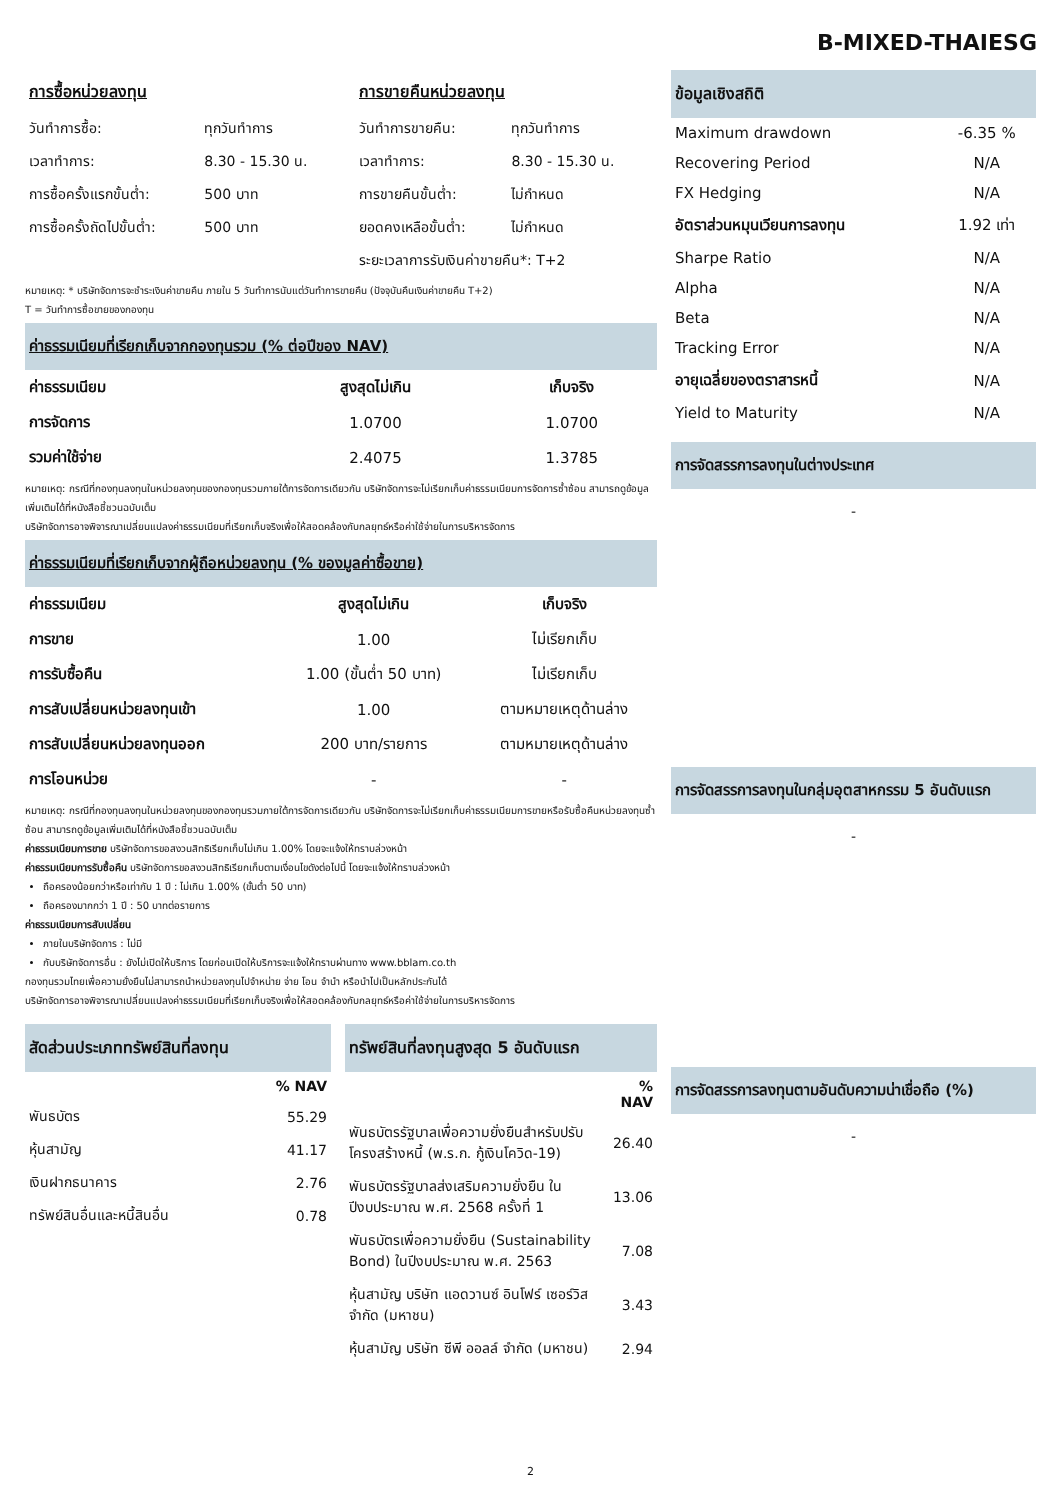B-MIXED-THAIESG
การซื้อหน่วยลงทุน
| วันทำการซื้อ: | ทุกวันทำการ |
| เวลาทำการ: | 8.30 - 15.30 น. |
| การซื้อครั้งแรกขั้นต่ำ: | 500 บาท |
| การซื้อครั้งถัดไปขั้นต่ำ: | 500 บาท |
การขายคืนหน่วยลงทุน
| วันทำการขายคืน: | ทุกวันทำการ |
| เวลาทำการ: | 8.30 - 15.30 น. |
| การขายคืนขั้นต่ำ: | ไม่กำหนด |
| ยอดคงเหลือขั้นต่ำ: | ไม่กำหนด |
| ระยะเวลาการรับเงินค่าขายคืน*: T+2 | |
หมายเหตุ: * บริษัทจัดการจะชำระเงินค่าขายคืน ภายใน 5 วันทำการนับแต่วันทำการขายคืน (ปัจจุบันคืนเงินค่าขายคืน T+2)
T = วันทำการซื้อขายของกองทุน
ค่าธรรมเนียมที่เรียกเก็บจากกองทุนรวม (% ต่อปีของ NAV)
| ค่าธรรมเนียม | สูงสุดไม่เกิน | เก็บจริง |
| --- | --- | --- |
| การจัดการ | 1.0700 | 1.0700 |
| รวมค่าใช้จ่าย | 2.4075 | 1.3785 |
หมายเหตุ: กรณีที่กองทุนลงทุนในหน่วยลงทุนของกองทุนรวมภายใต้การจัดการเดียวกัน บริษัทจัดการจะไม่เรียกเก็บค่าธรรมเนียมการจัดการซ้ำซ้อน สามารถดูข้อมูลเพิ่มเติมได้ที่หนังสือชี้ชวนฉบับเต็ม
บริษัทจัดการอาจพิจารณาเปลี่ยนแปลงค่าธรรมเนียมที่เรียกเก็บจริงเพื่อให้สอดคล้องกับกลยุทธ์หรือค่าใช้จ่ายในการบริหารจัดการ
ค่าธรรมเนียมที่เรียกเก็บจากผู้ถือหน่วยลงทุน (% ของมูลค่าซื้อขาย)
| ค่าธรรมเนียม | สูงสุดไม่เกิน | เก็บจริง |
| --- | --- | --- |
| การขาย | 1.00 | ไม่เรียกเก็บ |
| การรับซื้อคืน | 1.00 (ขั้นต่ำ 50 บาท) | ไม่เรียกเก็บ |
| การสับเปลี่ยนหน่วยลงทุนเข้า | 1.00 | ตามหมายเหตุด้านล่าง |
| การสับเปลี่ยนหน่วยลงทุนออก | 200 บาท/รายการ | ตามหมายเหตุด้านล่าง |
| การโอนหน่วย | - | - |
หมายเหตุ: กรณีที่กองทุนลงทุนในหน่วยลงทุนของกองทุนรวมภายใต้การจัดการเดียวกัน บริษัทจัดการจะไม่เรียกเก็บค่าธรรมเนียมการขายหรือรับซื้อคืนหน่วยลงทุนซ้ำซ้อน สามารถดูข้อมูลเพิ่มเติมได้ที่หนังสือชี้ชวนฉบับเต็ม
ค่าธรรมเนียมการขาย บริษัทจัดการขอสงวนสิทธิเรียกเก็บไม่เกิน 1.00% โดยจะแจ้งให้ทราบล่วงหน้า
ค่าธรรมเนียมการรับซื้อคืน บริษัทจัดการขอสงวนสิทธิเรียกเก็บตามเงื่อนไขดังต่อไปนี้ โดยจะแจ้งให้ทราบล่วงหน้า
ถือครองน้อยกว่าหรือเท่ากับ 1 ปี : ไม่เกิน 1.00% (ขั้นต่ำ 50 บาท)
ถือครองมากกว่า 1 ปี : 50 บาทต่อรายการ
ค่าธรรมเนียมการสับเปลี่ยน
ภายในบริษัทจัดการ : ไม่มี
กับบริษัทจัดการอื่น : ยังไม่เปิดให้บริการ โดยก่อนเปิดให้บริการจะแจ้งให้ทราบผ่านทาง www.bblam.co.th
กองทุนรวมไทยเพื่อความยั่งยืนไม่สามารถนำหน่วยลงทุนไปจำหน่าย จ่าย โอน จำนำ หรือนำไปเป็นหลักประกันได้
บริษัทจัดการอาจพิจารณาเปลี่ยนแปลงค่าธรรมเนียมที่เรียกเก็บจริงเพื่อให้สอดคล้องกับกลยุทธ์หรือค่าใช้จ่ายในการบริหารจัดการ
สัดส่วนประเภททรัพย์สินที่ลงทุน
| | % NAV |
| --- | --- |
| พันธบัตร | 55.29 |
| หุ้นสามัญ | 41.17 |
| เงินฝากธนาคาร | 2.76 |
| ทรัพย์สินอื่นและหนี้สินอื่น | 0.78 |
ทรัพย์สินที่ลงทุนสูงสุด 5 อันดับแรก
| | % NAV |
| --- | --- |
| พันธบัตรรัฐบาลเพื่อความยั่งยืนสำหรับปรับโครงสร้างหนี้ (พ.ร.ก. กู้เงินโควิด-19) | 26.40 |
| พันธบัตรรัฐบาลส่งเสริมความยั่งยืน ในปีงบประมาณ พ.ศ. 2568 ครั้งที่ 1 | 13.06 |
| พันธบัตรเพื่อความยั่งยืน (Sustainability Bond) ในปีงบประมาณ พ.ศ. 2563 | 7.08 |
| หุ้นสามัญ บริษัท แอดวานซ์ อินโฟร์ เซอร์วิส จำกัด (มหาชน) | 3.43 |
| หุ้นสามัญ บริษัท ซีพี ออลล์ จำกัด (มหาชน) | 2.94 |
ข้อมูลเชิงสถิติ
| Maximum drawdown | -6.35 % |
| Recovering Period | N/A |
| FX Hedging | N/A |
| อัตราส่วนหมุนเวียนการลงทุน | 1.92 เท่า |
| Sharpe Ratio | N/A |
| Alpha | N/A |
| Beta | N/A |
| Tracking Error | N/A |
| อายุเฉลี่ยของตราสารหนี้ | N/A |
| Yield to Maturity | N/A |
การจัดสรรการลงทุนในต่างประเทศ
-
การจัดสรรการลงทุนในกลุ่มอุตสาหกรรม 5 อันดับแรก
-
การจัดสรรการลงทุนตามอันดับความน่าเชื่อถือ (%)
-
2